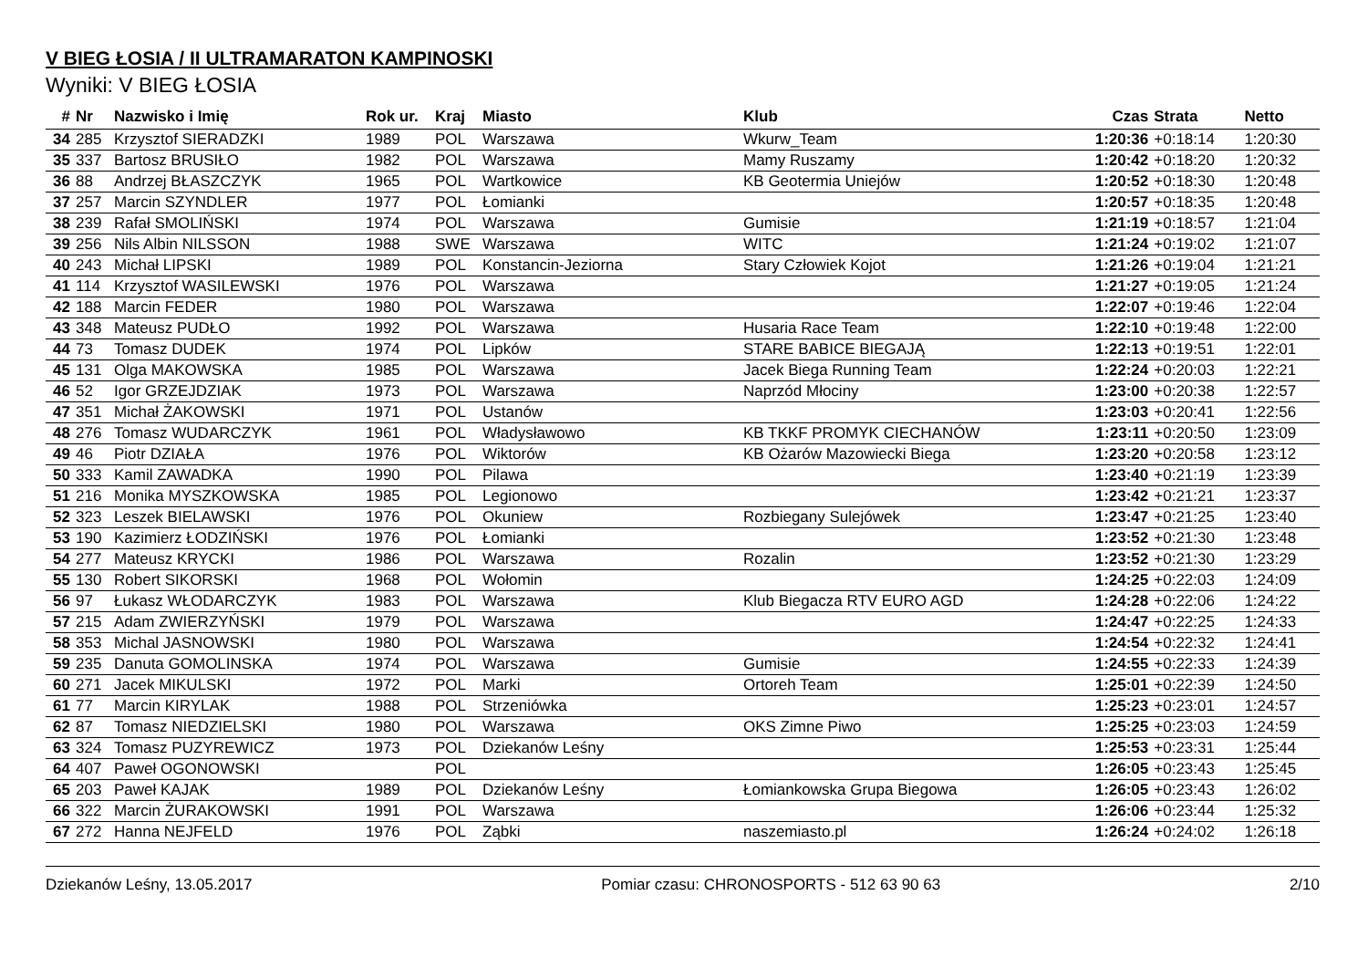V BIEG ŁOSIA / II ULTRAMARATON KAMPINOSKI
Wyniki: V BIEG ŁOSIA
| # | Nr | Nazwisko i Imię | Rok ur. | Kraj | Miasto | Klub | Czas | Strata | Netto |
| --- | --- | --- | --- | --- | --- | --- | --- | --- | --- |
| 34 | 285 | Krzysztof SIERADZKI | 1989 | POL | Warszawa | Wkurw_Team | 1:20:36 | +0:18:14 | 1:20:30 |
| 35 | 337 | Bartosz BRUSIŁO | 1982 | POL | Warszawa | Mamy Ruszamy | 1:20:42 | +0:18:20 | 1:20:32 |
| 36 | 88 | Andrzej BŁASZCZYK | 1965 | POL | Wartkowice | KB Geotermia Uniejów | 1:20:52 | +0:18:30 | 1:20:48 |
| 37 | 257 | Marcin SZYNDLER | 1977 | POL | Łomianki | | 1:20:57 | +0:18:35 | 1:20:48 |
| 38 | 239 | Rafał SMOLIŃSKI | 1974 | POL | Warszawa | Gumisie | 1:21:19 | +0:18:57 | 1:21:04 |
| 39 | 256 | Nils Albin NILSSON | 1988 | SWE | Warszawa | WITC | 1:21:24 | +0:19:02 | 1:21:07 |
| 40 | 243 | Michał LIPSKI | 1989 | POL | Konstancin-Jeziorna | Stary Człowiek Kojot | 1:21:26 | +0:19:04 | 1:21:21 |
| 41 | 114 | Krzysztof WASILEWSKI | 1976 | POL | Warszawa | | 1:21:27 | +0:19:05 | 1:21:24 |
| 42 | 188 | Marcin FEDER | 1980 | POL | Warszawa | | 1:22:07 | +0:19:46 | 1:22:04 |
| 43 | 348 | Mateusz PUDŁO | 1992 | POL | Warszawa | Husaria Race Team | 1:22:10 | +0:19:48 | 1:22:00 |
| 44 | 73 | Tomasz DUDEK | 1974 | POL | Lipków | STARE BABICE BIEGAJĄ | 1:22:13 | +0:19:51 | 1:22:01 |
| 45 | 131 | Olga MAKOWSKA | 1985 | POL | Warszawa | Jacek Biega Running Team | 1:22:24 | +0:20:03 | 1:22:21 |
| 46 | 52 | Igor GRZEJDZIAK | 1973 | POL | Warszawa | Naprzód Młociny | 1:23:00 | +0:20:38 | 1:22:57 |
| 47 | 351 | Michał ŻAKOWSKI | 1971 | POL | Ustanów | | 1:23:03 | +0:20:41 | 1:22:56 |
| 48 | 276 | Tomasz WUDARCZYK | 1961 | POL | Władysławowo | KB TKKF PROMYK CIECHANÓW | 1:23:11 | +0:20:50 | 1:23:09 |
| 49 | 46 | Piotr DZIAŁA | 1976 | POL | Wiktorów | KB Ożarów Mazowiecki Biega | 1:23:20 | +0:20:58 | 1:23:12 |
| 50 | 333 | Kamil ZAWADKA | 1990 | POL | Pilawa | | 1:23:40 | +0:21:19 | 1:23:39 |
| 51 | 216 | Monika MYSZKOWSKA | 1985 | POL | Legionowo | | 1:23:42 | +0:21:21 | 1:23:37 |
| 52 | 323 | Leszek BIELAWSKI | 1976 | POL | Okuniew | Rozbiegany Sulejówek | 1:23:47 | +0:21:25 | 1:23:40 |
| 53 | 190 | Kazimierz ŁODZIŃSKI | 1976 | POL | Łomianki | | 1:23:52 | +0:21:30 | 1:23:48 |
| 54 | 277 | Mateusz KRYCKI | 1986 | POL | Warszawa | Rozalin | 1:23:52 | +0:21:30 | 1:23:29 |
| 55 | 130 | Robert SIKORSKI | 1968 | POL | Wołomin | | 1:24:25 | +0:22:03 | 1:24:09 |
| 56 | 97 | Łukasz WŁODARCZYK | 1983 | POL | Warszawa | Klub Biegacza RTV EURO AGD | 1:24:28 | +0:22:06 | 1:24:22 |
| 57 | 215 | Adam ZWIERZYŃSKI | 1979 | POL | Warszawa | | 1:24:47 | +0:22:25 | 1:24:33 |
| 58 | 353 | Michal JASNOWSKI | 1980 | POL | Warszawa | | 1:24:54 | +0:22:32 | 1:24:41 |
| 59 | 235 | Danuta GOMOLINSKA | 1974 | POL | Warszawa | Gumisie | 1:24:55 | +0:22:33 | 1:24:39 |
| 60 | 271 | Jacek MIKULSKI | 1972 | POL | Marki | Ortoreh Team | 1:25:01 | +0:22:39 | 1:24:50 |
| 61 | 77 | Marcin KIRYLAK | 1988 | POL | Strzeniówka | | 1:25:23 | +0:23:01 | 1:24:57 |
| 62 | 87 | Tomasz NIEDZIELSKI | 1980 | POL | Warszawa | OKS Zimne Piwo | 1:25:25 | +0:23:03 | 1:24:59 |
| 63 | 324 | Tomasz PUZYREWICZ | 1973 | POL | Dziekanów Leśny | | 1:25:53 | +0:23:31 | 1:25:44 |
| 64 | 407 | Paweł OGONOWSKI | | POL | | | 1:26:05 | +0:23:43 | 1:25:45 |
| 65 | 203 | Paweł KAJAK | 1989 | POL | Dziekanów Leśny | Łomiankowska Grupa Biegowa | 1:26:05 | +0:23:43 | 1:26:02 |
| 66 | 322 | Marcin ŻURAKOWSKI | 1991 | POL | Warszawa | | 1:26:06 | +0:23:44 | 1:25:32 |
| 67 | 272 | Hanna NEJFELD | 1976 | POL | Ząbki | naszemiasto.pl | 1:26:24 | +0:24:02 | 1:26:18 |
Dziekanów Leśny, 13.05.2017 Pomiar czasu: CHRONOSPORTS - 512 63 90 63 2/10